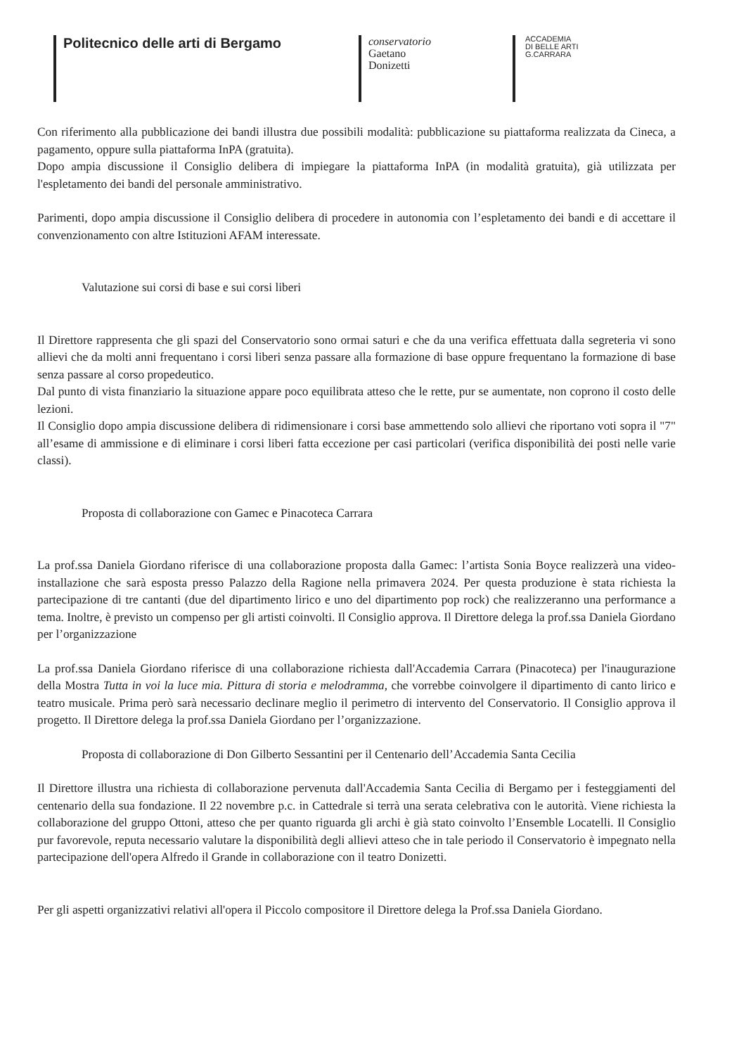Politecnico delle arti di Bergamo
conservatorio
Gaetano
Donizetti
ACCADEMIA
DI BELLE ARTI
G.CARRARA
Con riferimento alla pubblicazione dei bandi illustra due possibili modalità: pubblicazione su piattaforma realizzata da Cineca, a pagamento, oppure sulla piattaforma InPA (gratuita).
Dopo ampia discussione il Consiglio delibera di impiegare la piattaforma InPA (in modalità gratuita), già utilizzata per l'espletamento dei bandi del personale amministrativo.
Parimenti, dopo ampia discussione il Consiglio delibera di procedere in autonomia con l’espletamento dei bandi e di accettare il convenzionamento con altre Istituzioni AFAM interessate.
Valutazione sui corsi di base e sui corsi liberi
Il Direttore rappresenta che gli spazi del Conservatorio sono ormai saturi e che da una verifica effettuata dalla segreteria vi sono allievi che da molti anni frequentano i corsi liberi senza passare alla formazione di base oppure frequentano la formazione di base senza passare al corso propedeutico.
Dal punto di vista finanziario la situazione appare poco equilibrata atteso che le rette, pur se aumentate, non coprono il costo delle lezioni.
Il Consiglio dopo ampia discussione delibera di ridimensionare i corsi base ammettendo solo allievi che riportano voti sopra il "7" all’esame di ammissione e di eliminare i corsi liberi fatta eccezione per casi particolari (verifica disponibilità dei posti nelle varie classi).
Proposta di collaborazione con Gamec e Pinacoteca Carrara
La prof.ssa Daniela Giordano riferisce di una collaborazione proposta dalla Gamec: l’artista Sonia Boyce realizzerà una video-installazione che sarà esposta presso Palazzo della Ragione nella primavera 2024. Per questa produzione è stata richiesta la partecipazione di tre cantanti (due del dipartimento lirico e uno del dipartimento pop rock) che realizzeranno una performance a tema. Inoltre, è previsto un compenso per gli artisti coinvolti. Il Consiglio approva. Il Direttore delega la prof.ssa Daniela Giordano per l’organizzazione
La prof.ssa Daniela Giordano riferisce di una collaborazione richiesta dall'Accademia Carrara (Pinacoteca) per l'inaugurazione della Mostra Tutta in voi la luce mia. Pittura di storia e melodramma, che vorrebbe coinvolgere il dipartimento di canto lirico e teatro musicale. Prima però sarà necessario declinare meglio il perimetro di intervento del Conservatorio. Il Consiglio approva il progetto. Il Direttore delega la prof.ssa Daniela Giordano per l’organizzazione.
Proposta di collaborazione di Don Gilberto Sessantini per il Centenario dell’Accademia Santa Cecilia
Il Direttore illustra una richiesta di collaborazione pervenuta dall'Accademia Santa Cecilia di Bergamo per i festeggiamenti del centenario della sua fondazione. Il 22 novembre p.c. in Cattedrale si terrà una serata celebrativa con le autorità. Viene richiesta la collaborazione del gruppo Ottoni, atteso che per quanto riguarda gli archi è già stato coinvolto l’Ensemble Locatelli. Il Consiglio pur favorevole, reputa necessario valutare la disponibilità degli allievi atteso che in tale periodo il Conservatorio è impegnato nella partecipazione dell'opera Alfredo il Grande in collaborazione con il teatro Donizetti.
Per gli aspetti organizzativi relativi all'opera il Piccolo compositore il Direttore delega la Prof.ssa Daniela Giordano.